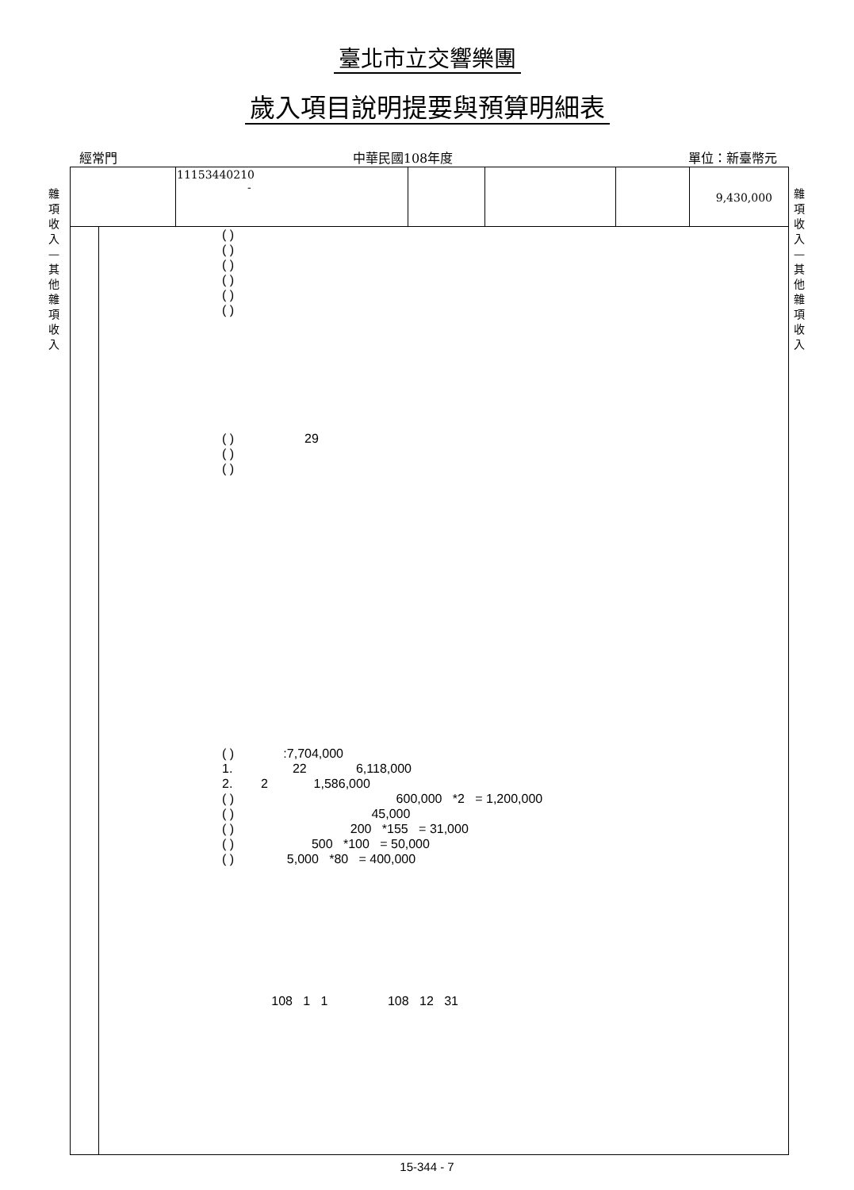臺北市立交響樂團
歲入項目說明提要與預算明細表
經常門 中華民國108年度 單位：新臺幣元
雜項收入—其他雜項收入
雜項收入—其他雜項收入
| | 11153440210 - | | | | 9,430,000 |
( )
( )
( )
( )
( )
( )
( )                    29
( )
( )
( )              :7,704,000
1.                 22              6,118,000
2.        2             1,586,000
( )                                              600,000   *2   = 1,200,000
( )                                       45,000
( )                                 200   *155   = 31,000
( )                      500   *100   = 50,000
( )               5,000   *80   = 400,000
              108   1   1                 108   12   31
15-344 - 7